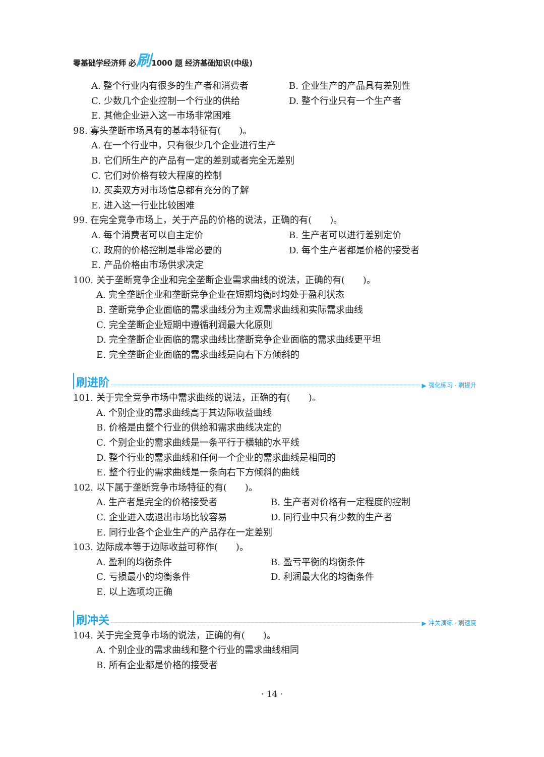零基础学经济师 必刷1000 题 经济基础知识(中级)
A. 整个行业内有很多的生产者和消费者 B. 企业生产的产品具有差别性
C. 少数几个企业控制一个行业的供给 D. 整个行业只有一个生产者
E. 其他企业进入这一市场非常困难
98. 寡头垄断市场具有的基本特征有(　　)。
A. 在一个行业中，只有很少几个企业进行生产
B. 它们所生产的产品有一定的差别或者完全无差别
C. 它们对价格有较大程度的控制
D. 买卖双方对市场信息都有充分的了解
E. 进入这一行业比较困难
99. 在完全竞争市场上，关于产品的价格的说法，正确的有(　　)。
A. 每个消费者可以自主定价 B. 生产者可以进行差别定价
C. 政府的价格控制是非常必要的 D. 每个生产者都是价格的接受者
E. 产品价格由市场供求决定
100. 关于垄断竞争企业和完全垄断企业需求曲线的说法，正确的有(　　)。
A. 完全垄断企业和垄断竞争企业在短期均衡时均处于盈利状态
B. 垄断竞争企业面临的需求曲线分为主观需求曲线和实际需求曲线
C. 完全垄断企业短期中遵循利润最大化原则
D. 完全垄断企业面临的需求曲线比垄断竞争企业面临的需求曲线更平坦
E. 完全垄断企业面临的需求曲线是向右下方倾斜的
刷进阶 ▶ 强化练习 · 刷提升
101. 关于完全竞争市场中需求曲线的说法，正确的有(　　)。
A. 个别企业的需求曲线高于其边际收益曲线
B. 价格是由整个行业的供给和需求曲线决定的
C. 个别企业的需求曲线是一条平行于横轴的水平线
D. 整个行业的需求曲线和任何一个企业的需求曲线是相同的
E. 整个行业的需求曲线是一条向右下方倾斜的曲线
102. 以下属于垄断竞争市场特征的有(　　)。
A. 生产者是完全的价格接受者 B. 生产者对价格有一定程度的控制
C. 企业进入或退出市场比较容易 D. 同行业中只有少数的生产者
E. 同行业各个企业生产的产品存在一定差别
103. 边际成本等于边际收益可称作(　　)。
A. 盈利的均衡条件 B. 盈亏平衡的均衡条件
C. 亏损最小的均衡条件 D. 利润最大化的均衡条件
E. 以上选项均正确
刷冲关 ▶ 冲关演练 · 刷速度
104. 关于完全竞争市场的说法，正确的有(　　)。
A. 个别企业的需求曲线和整个行业的需求曲线相同
B. 所有企业都是价格的接受者
· 14 ·